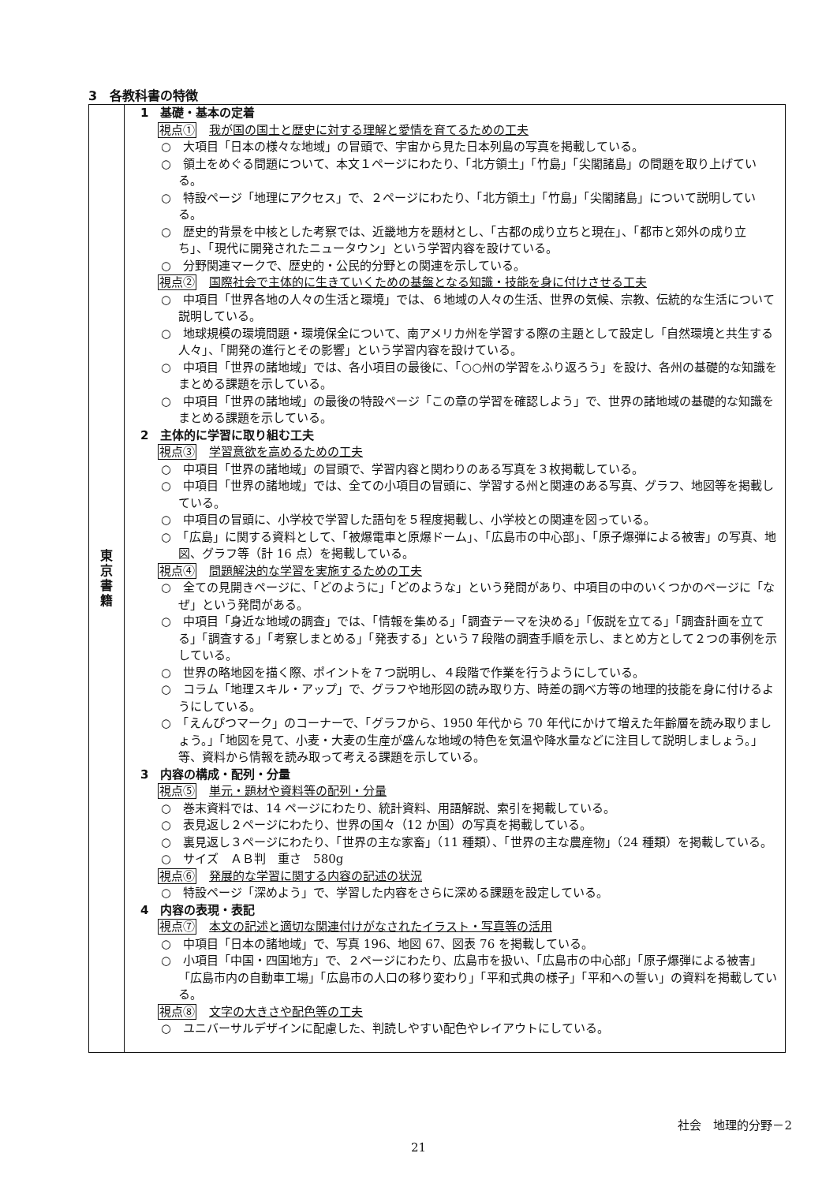3　各教科書の特徴
| 東 京 書 籍 | 1 基礎・基本の定着 視点① 我が国の国土と歴史に対する理解と愛情を育てるための工夫 ○ 大項目「日本の様々な地域」の冒頭で、宇宙から見た日本列島の写真を掲載している。 ○ 領土をめぐる問題について、本文１ページにわたり、「北方領土」「竹島」「尖閣諸島」の問題を取り上げている。 ○ 特設ページ「地理にアクセス」で、２ページにわたり、「北方領土」「竹島」「尖閣諸島」について説明している。 ○ 歴史的背景を中核とした考察では、近畿地方を題材とし、「古都の成り立ちと現在」、「都市と郊外の成り立ち」、「現代に開発されたニュータウン」という学習内容を設けている。 ○ 分野関連マークで、歴史的・公民的分野との関連を示している。 視点② 国際社会で主体的に生きていくための基盤となる知識・技能を身に付けさせる工夫 ○ 中項目「世界各地の人々の生活と環境」では、６地域の人々の生活、世界の気候、宗教、伝統的な生活について説明している。 ○ 地球規模の環境問題・環境保全について、南アメリカ州を学習する際の主題として設定し「自然環境と共生する人々」、「開発の進行とその影響」という学習内容を設けている。 ○ 中項目「世界の諸地域」では、各小項目の最後に、「○○州の学習をふり返ろう」を設け、各州の基礎的な知識をまとめる課題を示している。 ○ 中項目「世界の諸地域」の最後の特設ページ「この章の学習を確認しよう」で、世界の諸地域の基礎的な知識をまとめる課題を示している。 2 主体的に学習に取り組む工夫 視点③ 学習意欲を高めるための工夫 ○ 中項目「世界の諸地域」の冒頭で、学習内容と関わりのある写真を３枚掲載している。 ○ 中項目「世界の諸地域」では、全ての小項目の冒頭に、学習する州と関連のある写真、グラフ、地図等を掲載している。 ○ 中項目の冒頭に、小学校で学習した語句を５程度掲載し、小学校との関連を図っている。 ○ 「広島」に関する資料として、「被爆電車と原爆ドーム」、「広島市の中心部」、「原子爆弾による被害」の写真、地図、グラフ等（計 16 点）を掲載している。 視点④ 問題解決的な学習を実施するための工夫 ○ 全ての見開きページに、「どのように」「どのような」という発問があり、中項目の中のいくつかのページに「なぜ」という発問がある。 ○ 中項目「身近な地域の調査」では、「情報を集める」「調査テーマを決める」「仮説を立てる」「調査計画を立てる」「調査する」「考察しまとめる」「発表する」という７段階の調査手順を示し、まとめ方として２つの事例を示している。 ○ 世界の略地図を描く際、ポイントを７つ説明し、４段階で作業を行うようにしている。 ○ コラム「地理スキル・アップ」で、グラフや地形図の読み取り方、時差の調べ方等の地理的技能を身に付けるようにしている。 ○ 「えんぴつマーク」のコーナーで、「グラフから、1950 年代から 70 年代にかけて増えた年齢層を読み取りましょう。」「地図を見て、小麦・大麦の生産が盛んな地域の特色を気温や降水量などに注目して説明しましょう。」等、資料から情報を読み取って考える課題を示している。 3 内容の構成・配列・分量 視点⑤ 単元・題材や資料等の配列・分量 ○ 巻末資料では、14 ページにわたり、統計資料、用語解説、索引を掲載している。 ○ 表見返し２ページにわたり、世界の国々（12 か国）の写真を掲載している。 ○ 裏見返し３ページにわたり、「世界の主な家畜」（11 種類）、「世界の主な農産物」（24 種類）を掲載している。 ○ サイズ ＡＢ判 重さ 580g 視点⑥ 発展的な学習に関する内容の記述の状況 ○ 特設ページ「深めよう」で、学習した内容をさらに深める課題を設定している。 4 内容の表現・表記 視点⑦ 本文の記述と適切な関連付けがなされたイラスト・写真等の活用 ○ 中項目「日本の諸地域」で、写真 196、地図 67、図表 76 を掲載している。 ○ 小項目「中国・四国地方」で、２ページにわたり、広島市を扱い、「広島市の中心部」「原子爆弾による被害」「広島市内の自動車工場」「広島市の人口の移り変わり」「平和式典の様子」「平和への誓い」の資料を掲載している。 視点⑧ 文字の大きさや配色等の工夫 ○ ユニバーサルデザインに配慮した、判読しやすい配色やレイアウトにしている。 |
社会　地理的分野－2
21